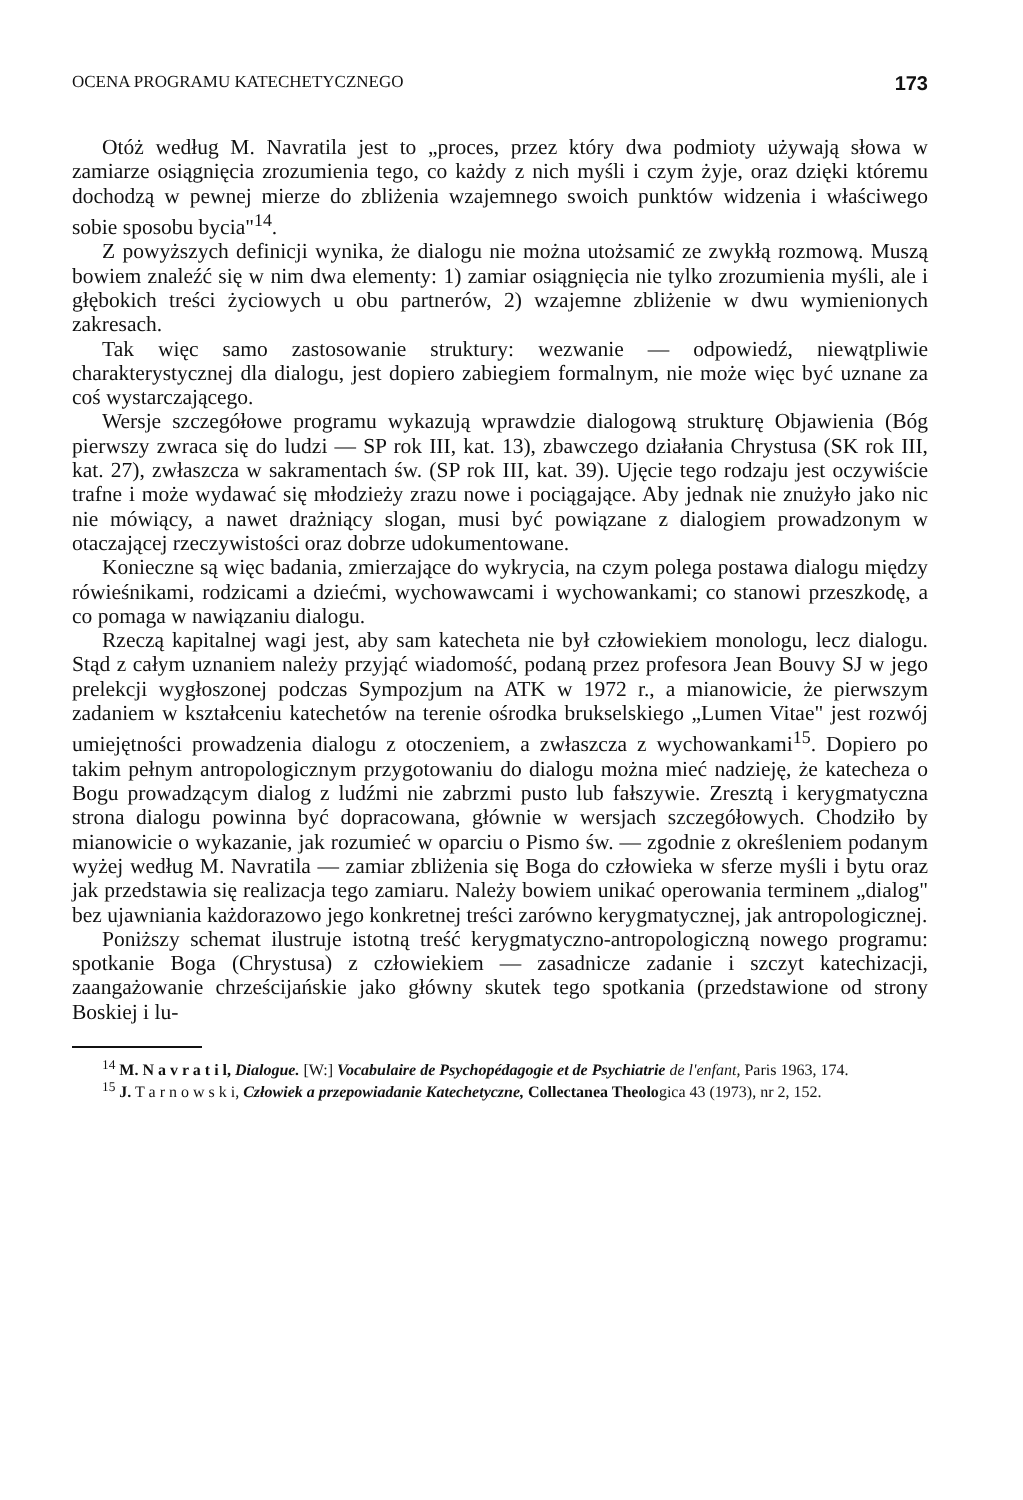OCENA PROGRAMU KATECHETYCZNEGO 173
Otóż według M. Navratila jest to „proces, przez który dwa podmioty używają słowa w zamiarze osiągnięcia zrozumienia tego, co każdy z nich myśli i czym żyje, oraz dzięki któremu dochodzą w pewnej mierze do zbliżenia wzajemnego swoich punktów widzenia i właściwego sobie sposobu bycia"<sup>14</sup>.
Z powyższych definicji wynika, że dialogu nie można utożsamić ze zwykłą rozmową. Muszą bowiem znaleźć się w nim dwa elementy: 1) zamiar osiągnięcia nie tylko zrozumienia myśli, ale i głębokich treści życiowych u obu partnerów, 2) wzajemne zbliżenie w dwu wymienionych zakresach.
Tak więc samo zastosowanie struktury: wezwanie — odpowiedź, niewątpliwie charakterystycznej dla dialogu, jest dopiero zabiegiem formalnym, nie może więc być uznane za coś wystarczającego.
Wersje szczegółowe programu wykazują wprawdzie dialogową strukturę Objawienia (Bóg pierwszy zwraca się do ludzi — SP rok III, kat. 13), zbawczego działania Chrystusa (SK rok III, kat. 27), zwłaszcza w sakramentach św. (SP rok III, kat. 39). Ujęcie tego rodzaju jest oczywiście trafne i może wydawać się młodzieży zrazu nowe i pociągające. Aby jednak nie znużyło jako nic nie mówiący, a nawet drażniący slogan, musi być powiązane z dialogiem prowadzonym w otaczającej rzeczywistości oraz dobrze udokumentowane.
Konieczne są więc badania, zmierzające do wykrycia, na czym polega postawa dialogu między rówieśnikami, rodzicami a dziećmi, wychowawcami i wychowankami; co stanowi przeszkodę, a co pomaga w nawiązaniu dialogu.
Rzeczą kapitalnej wagi jest, aby sam katecheta nie był człowiekiem monologu, lecz dialogu. Stąd z całym uznaniem należy przyjąć wiadomość, podaną przez profesora Jean Bouvy SJ w jego prelekcji wygłoszonej podczas Sympozjum na ATK w 1972 r., a mianowicie, że pierwszym zadaniem w kształceniu katechetów na terenie ośrodka brukselskiego „Lumen Vitae" jest rozwój umiejętności prowadzenia dialogu z otoczeniem, a zwłaszcza z wychowankami<sup>15</sup>. Dopiero po takim pełnym antropologicznym przygotowaniu do dialogu można mieć nadzieję, że katecheza o Bogu prowadzącym dialog z ludźmi nie zabrzmi pusto lub fałszywie. Zresztą i kerygmatyczna strona dialogu powinna być dopracowana, głównie w wersjach szczegółowych. Chodziło by mianowicie o wykazanie, jak rozumieć w oparciu o Pismo św. — zgodnie z określeniem podanym wyżej według M. Navratila — zamiar zbliżenia się Boga do człowieka w sferze myśli i bytu oraz jak przedstawia się realizacja tego zamiaru. Należy bowiem unikać operowania terminem „dialog" bez ujawniania każdorazowo jego konkretnej treści zarówno kerygmatycznej, jak antropologicznej.
Poniższy schemat ilustruje istotną treść kerygmatyczno-antropologiczną nowego programu: spotkanie Boga (Chrystusa) z człowiekiem — zasadnicze zadanie i szczyt katechizacji, zaangażowanie chrześcijańskie jako główny skutek tego spotkania (przedstawione od strony Boskiej i lu-
<sup>14</sup> M. N a v r a t i l, Dialogue. [W:] Vocabulaire de Psychopédagogie et de Psychiatrie de l'enfant, Paris 1963, 174.
<sup>15</sup> J. T a r n o w s k i, Człowiek a przepowiadanie Katechetyczne, Collectanea Theologica 43 (1973), nr 2, 152.